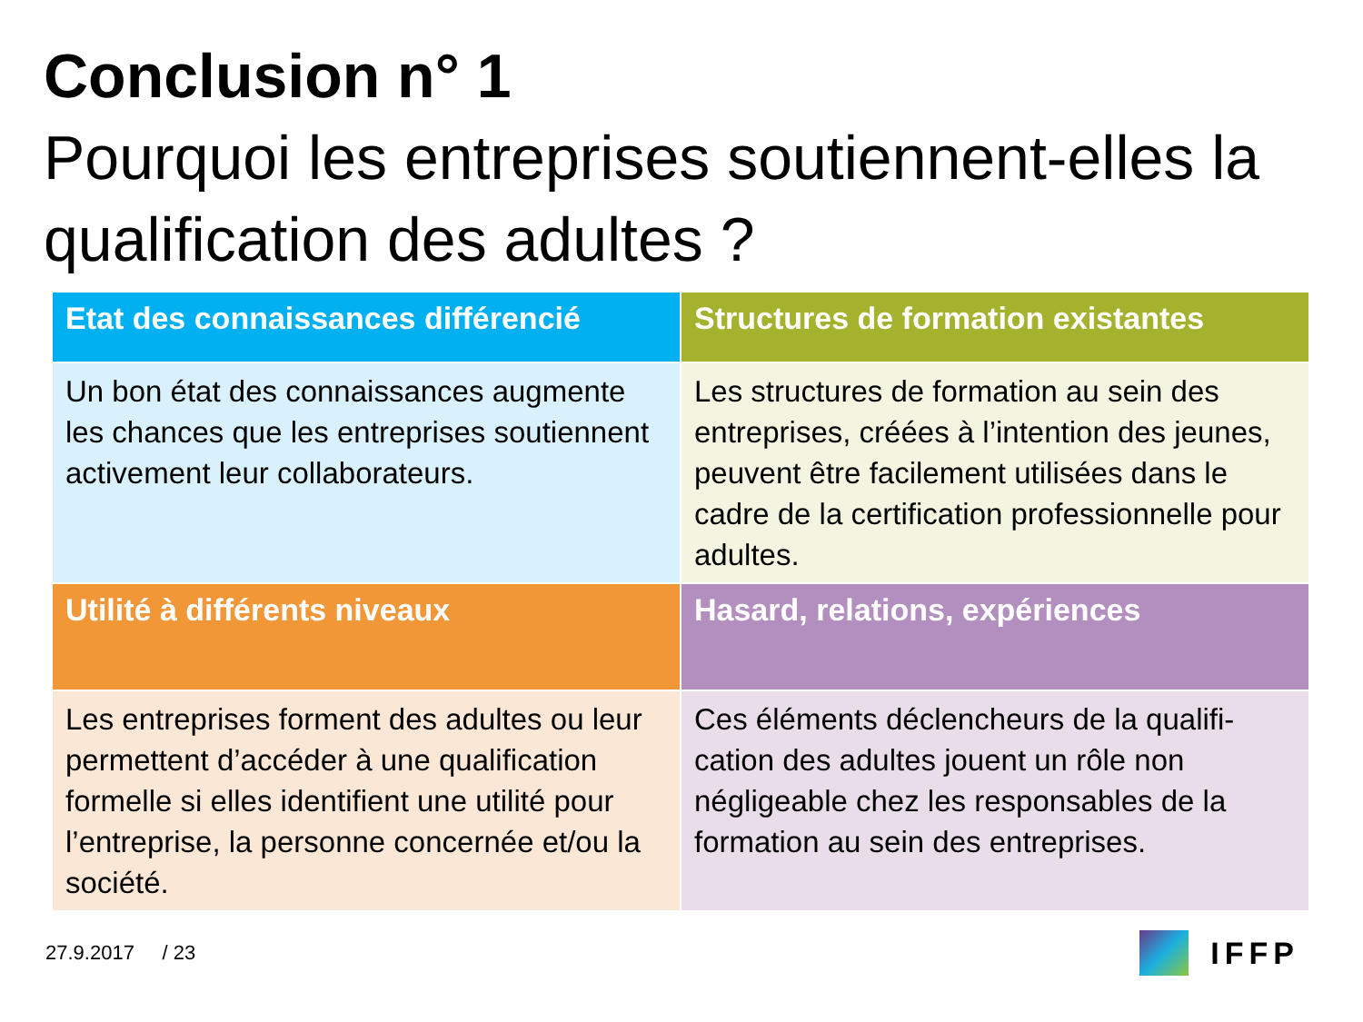Conclusion n° 1
Pourquoi les entreprises soutiennent-elles la qualification des adultes ?
| Etat des connaissances différencié | Structures de formation existantes |
| --- | --- |
| Un bon état des connaissances augmente les chances que les entreprises soutiennent activement leur collaborateurs. | Les structures de formation au sein des entreprises, créées à l’intention des jeunes, peuvent être facilement utilisées dans le cadre de la certification professionnelle pour adultes. |
| Utilité à différents niveaux | Hasard, relations, expériences |
| Les entreprises forment des adultes ou leur permettent d’accéder à une qualification formelle si elles identifient une utilité pour l’entreprise, la personne concernée et/ou la société. | Ces éléments déclencheurs de la qualifi-cation des adultes jouent un rôle non négligeable chez les responsables de la formation au sein des entreprises. |
27.9.2017 / 23
IFFP